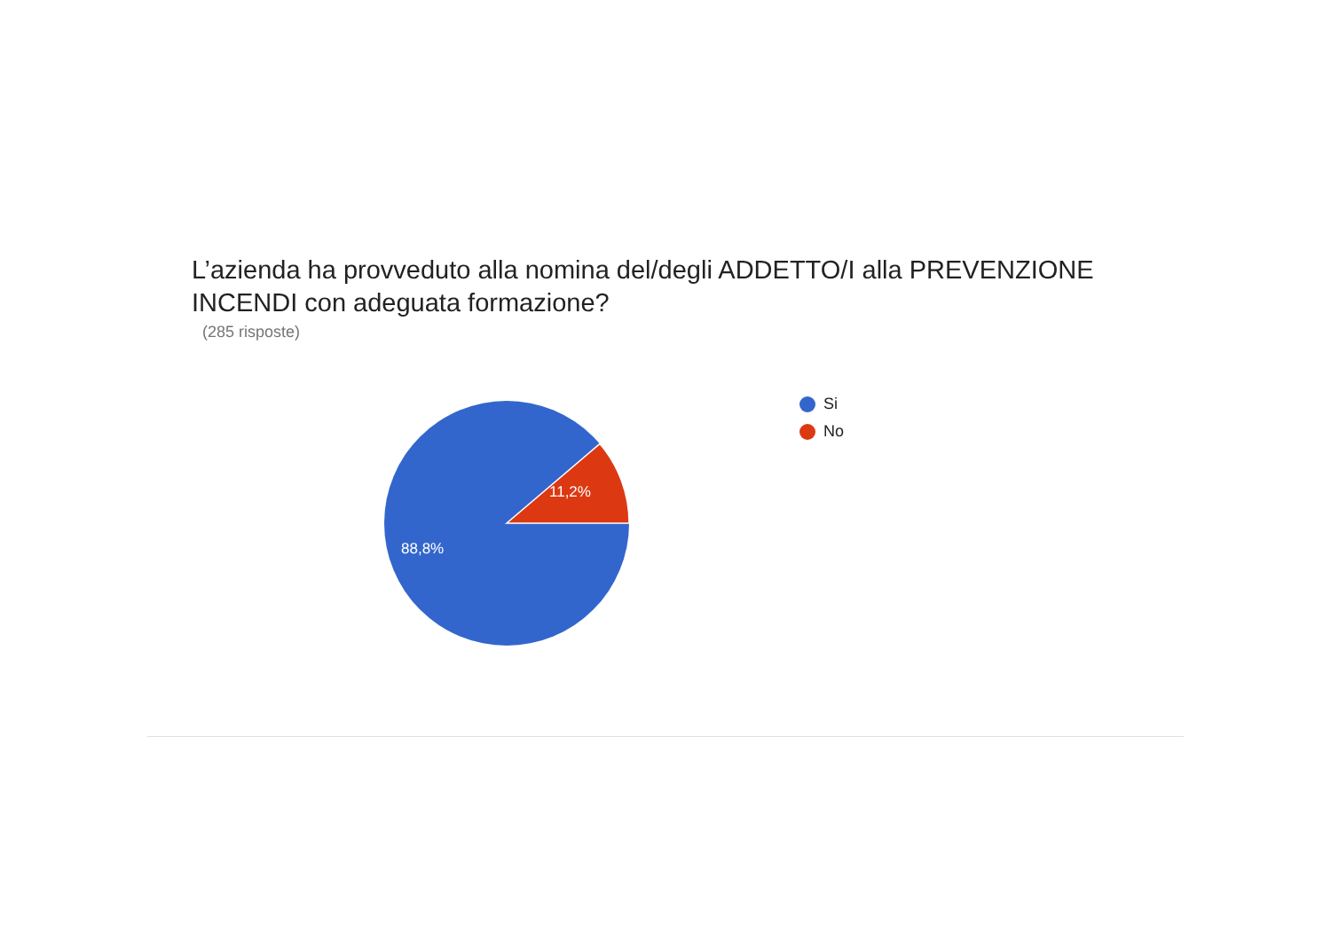L’azienda ha provveduto alla nomina del/degli ADDETTO/I alla PREVENZIONE INCENDI con adeguata formazione?
(285 risposte)
11,2%
88,8%
Si
No